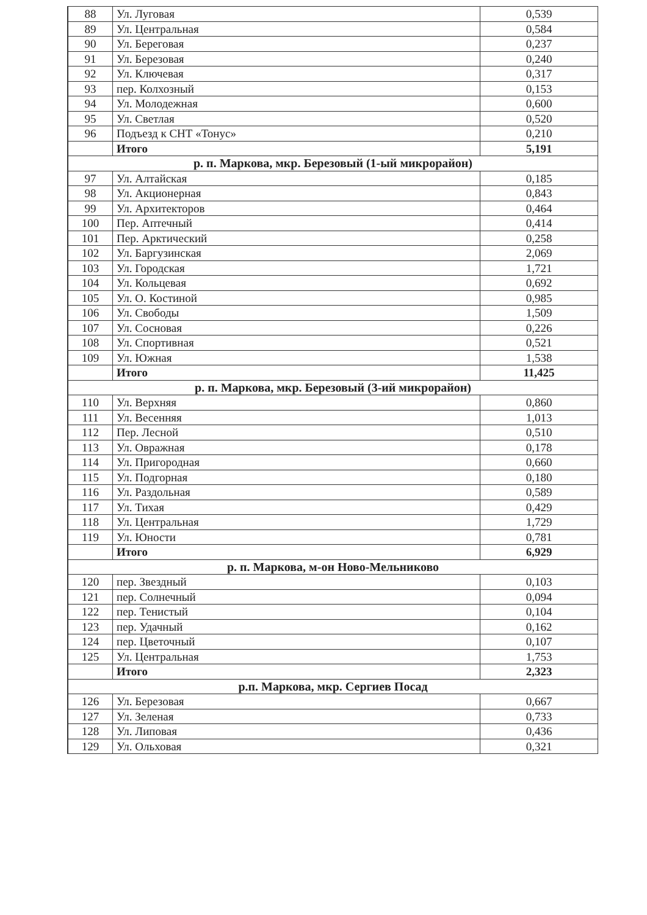| 88 | Ул. Луговая | 0,539 |
| 89 | Ул. Центральная | 0,584 |
| 90 | Ул. Береговая | 0,237 |
| 91 | Ул. Березовая | 0,240 |
| 92 | Ул. Ключевая | 0,317 |
| 93 | пер. Колхозный | 0,153 |
| 94 | Ул. Молодежная | 0,600 |
| 95 | Ул. Светлая | 0,520 |
| 96 | Подъезд к СНТ «Тонус» | 0,210 |
| | Итого | 5,191 |
| р. п. Маркова, мкр. Березовый (1-ый микрорайон) | | |
| 97 | Ул. Алтайская | 0,185 |
| 98 | Ул. Акционерная | 0,843 |
| 99 | Ул. Архитекторов | 0,464 |
| 100 | Пер. Аптечный | 0,414 |
| 101 | Пер. Арктический | 0,258 |
| 102 | Ул. Баргузинская | 2,069 |
| 103 | Ул. Городская | 1,721 |
| 104 | Ул. Кольцевая | 0,692 |
| 105 | Ул. О. Костиной | 0,985 |
| 106 | Ул. Свободы | 1,509 |
| 107 | Ул. Сосновая | 0,226 |
| 108 | Ул. Спортивная | 0,521 |
| 109 | Ул. Южная | 1,538 |
| | Итого | 11,425 |
| р. п. Маркова, мкр. Березовый (3-ий микрорайон) | | |
| 110 | Ул. Верхняя | 0,860 |
| 111 | Ул. Весенняя | 1,013 |
| 112 | Пер. Лесной | 0,510 |
| 113 | Ул. Овражная | 0,178 |
| 114 | Ул. Пригородная | 0,660 |
| 115 | Ул. Подгорная | 0,180 |
| 116 | Ул. Раздольная | 0,589 |
| 117 | Ул. Тихая | 0,429 |
| 118 | Ул. Центральная | 1,729 |
| 119 | Ул. Юности | 0,781 |
| | Итого | 6,929 |
| р. п. Маркова, м-он Ново-Мельниково | | |
| 120 | пер. Звездный | 0,103 |
| 121 | пер. Солнечный | 0,094 |
| 122 | пер. Тенистый | 0,104 |
| 123 | пер. Удачный | 0,162 |
| 124 | пер. Цветочный | 0,107 |
| 125 | Ул. Центральная | 1,753 |
| | Итого | 2,323 |
| р.п. Маркова, мкр. Сергиев Посад | | |
| 126 | Ул. Березовая | 0,667 |
| 127 | Ул. Зеленая | 0,733 |
| 128 | Ул. Липовая | 0,436 |
| 129 | Ул. Ольховая | 0,321 |